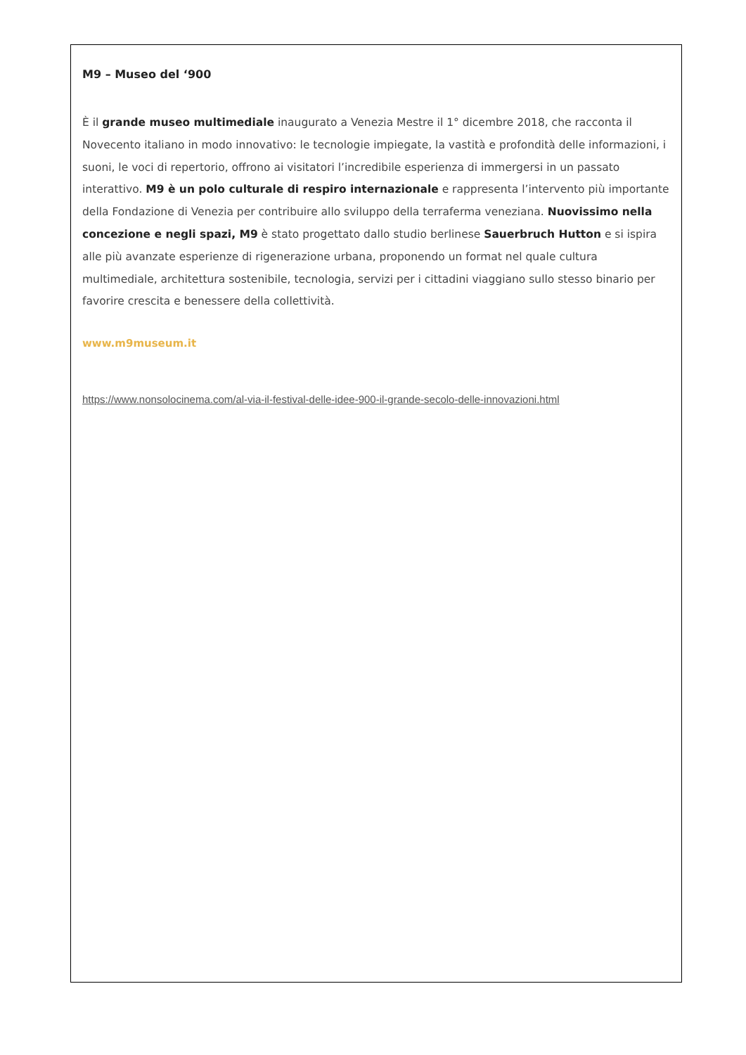M9 – Museo del ‘900
È il grande museo multimediale inaugurato a Venezia Mestre il 1° dicembre 2018, che racconta il Novecento italiano in modo innovativo: le tecnologie impiegate, la vastità e profondità delle informazioni, i suoni, le voci di repertorio, offrono ai visitatori l’incredibile esperienza di immergersi in un passato interattivo. M9 è un polo culturale di respiro internazionale e rappresenta l’intervento più importante della Fondazione di Venezia per contribuire allo sviluppo della terraferma veneziana. Nuovissimo nella concezione e negli spazi, M9 è stato progettato dallo studio berlinese Sauerbruch Hutton e si ispira alle più avanzate esperienze di rigenerazione urbana, proponendo un format nel quale cultura multimediale, architettura sostenibile, tecnologia, servizi per i cittadini viaggiano sullo stesso binario per favorire crescita e benessere della collettività.
www.m9museum.it
https://www.nonsolocinema.com/al-via-il-festival-delle-idee-900-il-grande-secolo-delle-innovazioni.html